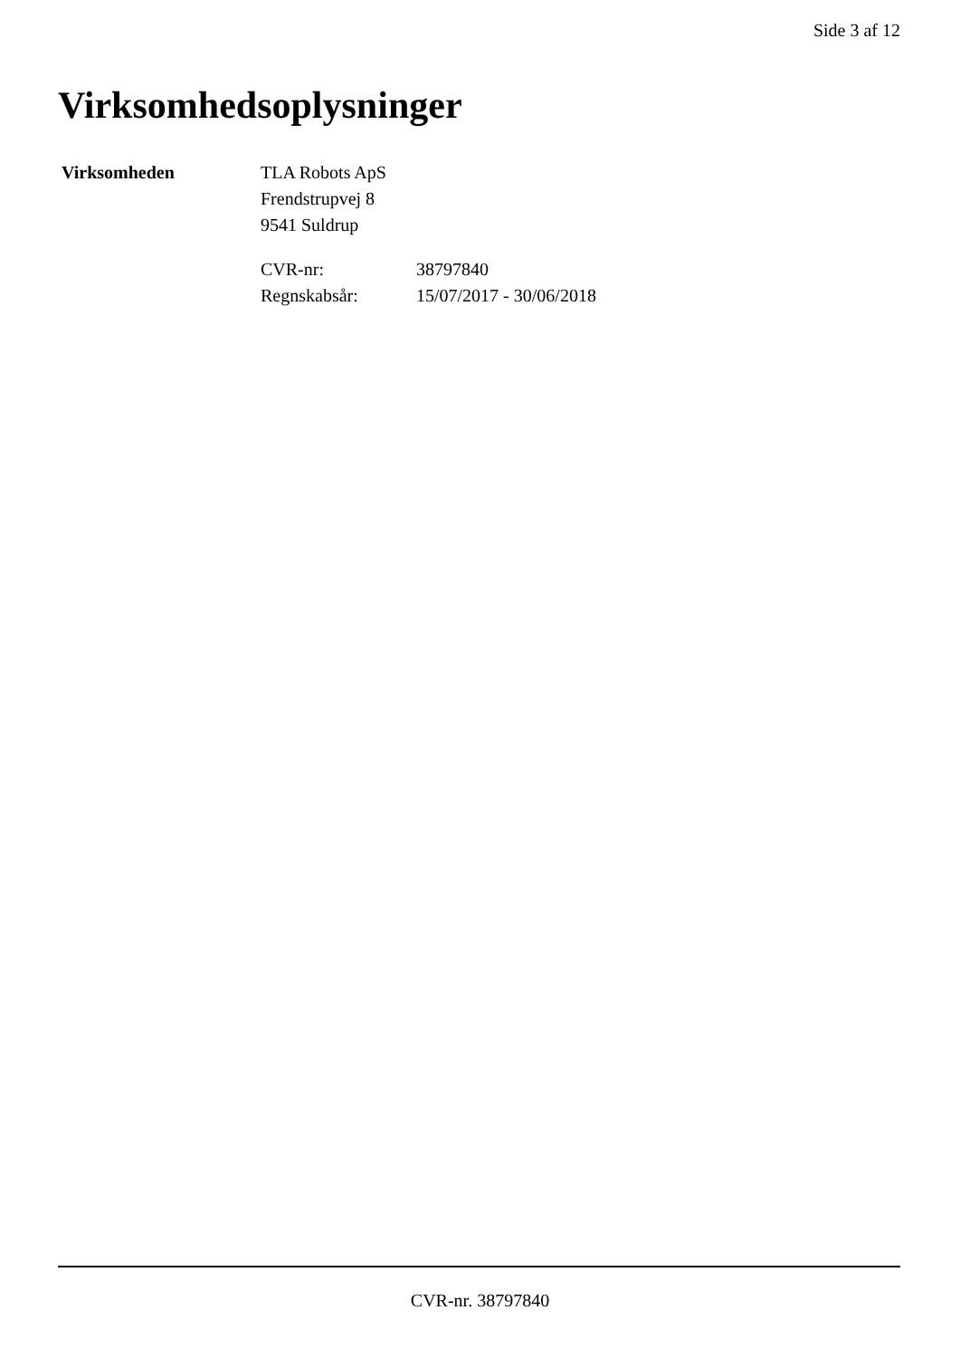Side 3 af 12
Virksomhedsoplysninger
Virksomheden TLA Robots ApS
Frendstrupvej 8
9541 Suldrup
CVR-nr: 38797840
Regnskabsår: 15/07/2017 - 30/06/2018
CVR-nr. 38797840